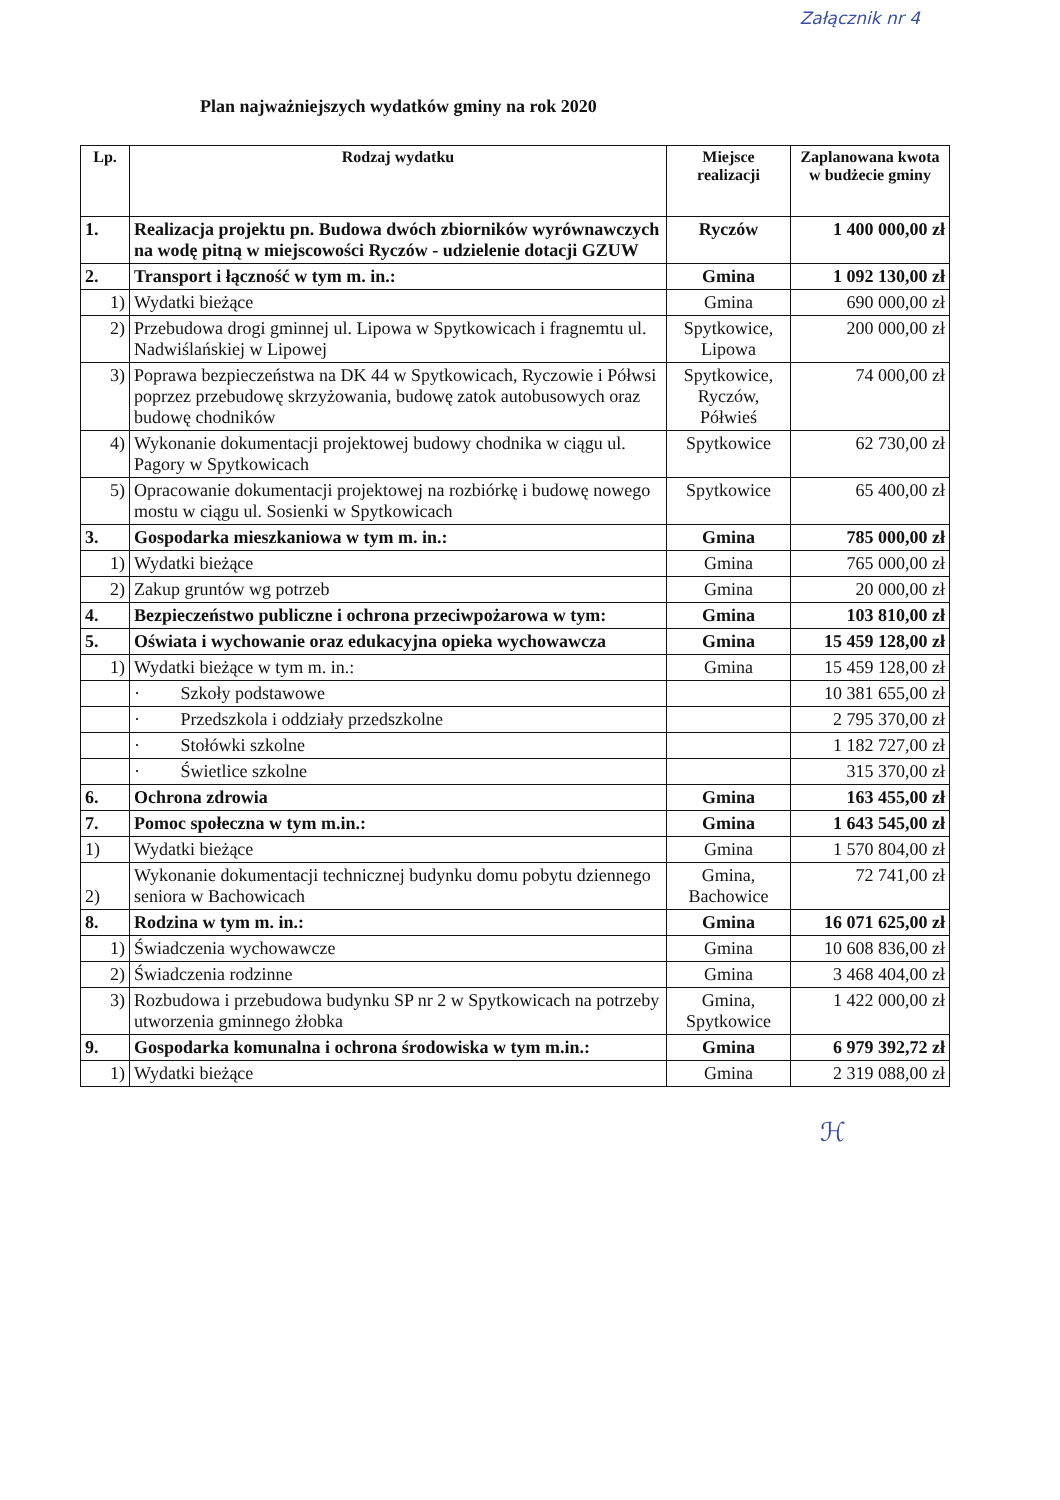Załącznik nr 4
Plan najważniejszych wydatków gminy na rok 2020
| Lp. | Rodzaj wydatku | Miejsce realizacji | Zaplanowana kwota w budżecie gminy |
| --- | --- | --- | --- |
| 1. | Realizacja projektu pn. Budowa dwóch zbiorników wyrównawczych na wodę pitną w miejscowości Ryczów - udzielenie dotacji GZUW | Ryczów | 1 400 000,00 zł |
| 2. | Transport i łączność w tym m. in.: | Gmina | 1 092 130,00 zł |
| 1) | Wydatki bieżące | Gmina | 690 000,00 zł |
| 2) | Przebudowa drogi gminnej ul. Lipowa w Spytkowicach i fragnemtu ul. Nadwiślańskiej w Lipowej | Spytkowice, Lipowa | 200 000,00 zł |
| 3) | Poprawa bezpieczeństwa na DK 44 w Spytkowicach, Ryczowie i Półwsi poprzez przebudowę skrzyżowania, budowę zatok autobusowych oraz budowę chodników | Spytkowice, Ryczów, Półwieś | 74 000,00 zł |
| 4) | Wykonanie dokumentacji projektowej budowy chodnika w ciągu ul. Pagory w Spytkowicach | Spytkowice | 62 730,00 zł |
| 5) | Opracowanie dokumentacji projektowej na rozbiórkę i budowę nowego mostu w ciągu ul. Sosienki w Spytkowicach | Spytkowice | 65 400,00 zł |
| 3. | Gospodarka mieszkaniowa w tym m. in.: | Gmina | 785 000,00 zł |
| 1) | Wydatki bieżące | Gmina | 765 000,00 zł |
| 2) | Zakup gruntów wg potrzeb | Gmina | 20 000,00 zł |
| 4. | Bezpieczeństwo publiczne i ochrona przeciwpożarowa w tym: | Gmina | 103 810,00 zł |
| 5. | Oświata i wychowanie oraz edukacyjna opieka wychowawcza | Gmina | 15 459 128,00 zł |
| 1) | Wydatki bieżące w tym m. in.: | Gmina | 15 459 128,00 zł |
| | · Szkoły podstawowe | | 10 381 655,00 zł |
| | · Przedszkola i oddziały przedszkolne | | 2 795 370,00 zł |
| | · Stołówki szkolne | | 1 182 727,00 zł |
| | · Świetlice szkolne | | 315 370,00 zł |
| 6. | Ochrona zdrowia | Gmina | 163 455,00 zł |
| 7. | Pomoc społeczna w tym m.in.: | Gmina | 1 643 545,00 zł |
| 1) | Wydatki bieżące | Gmina | 1 570 804,00 zł |
| 2) | Wykonanie dokumentacji technicznej budynku domu pobytu dziennego seniora w Bachowicach | Gmina, Bachowice | 72 741,00 zł |
| 8. | Rodzina w tym m. in.: | Gmina | 16 071 625,00 zł |
| 1) | Świadczenia wychowawcze | Gmina | 10 608 836,00 zł |
| 2) | Świadczenia rodzinne | Gmina | 3 468 404,00 zł |
| 3) | Rozbudowa i przebudowa budynku SP nr 2 w Spytkowicach na potrzeby utworzenia gminnego żłobka | Gmina, Spytkowice | 1 422 000,00 zł |
| 9. | Gospodarka komunalna i ochrona środowiska w tym m.in.: | Gmina | 6 979 392,72 zł |
| 1) | Wydatki bieżące | Gmina | 2 319 088,00 zł |
ℋ